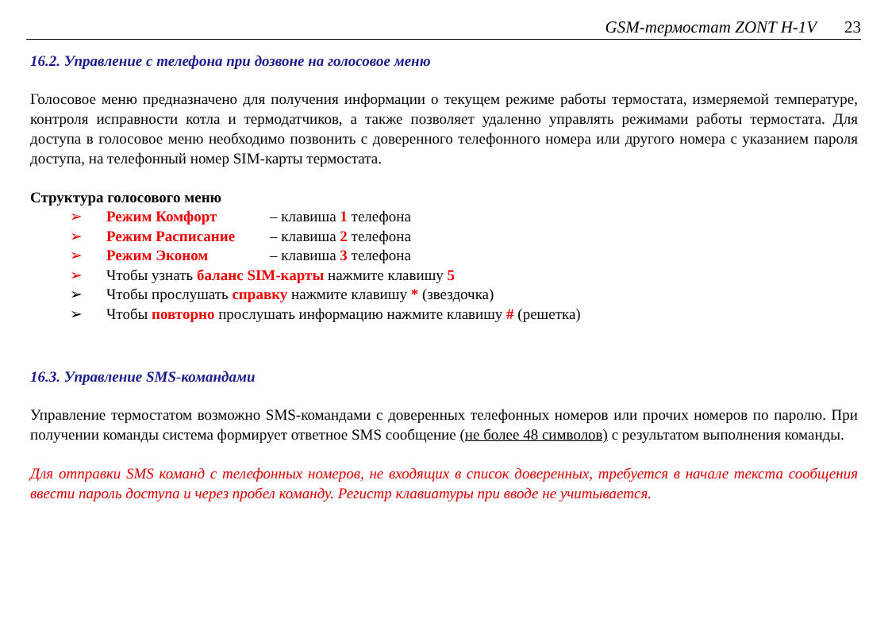GSM-термостат ZONT H-1V 23
16.2. Управление с телефона при дозвоне на голосовое меню
Голосовое меню предназначено для получения информации о текущем режиме работы термостата, измеряемой температуре, контроля исправности котла и термодатчиков, а также позволяет удаленно управлять режимами работы термостата. Для доступа в голосовое меню необходимо позвонить с доверенного телефонного номера или другого номера с указанием пароля доступа, на телефонный номер SIM-карты термостата.
Структура голосового меню
➢ Режим Комфорт – клавиша 1 телефона
➢ Режим Расписание – клавиша 2 телефона
➢ Режим Эконом – клавиша 3 телефона
➢ Чтобы узнать баланс SIM-карты нажмите клавишу 5
➢ Чтобы прослушать справку нажмите клавишу * (звездочка)
➢ Чтобы повторно прослушать информацию нажмите клавишу # (решетка)
16.3. Управление SMS-командами
Управление термостатом возможно SMS-командами с доверенных телефонных номеров или прочих номеров по паролю. При получении команды система формирует ответное SMS сообщение (не более 48 символов) с результатом выполнения команды.
Для отправки SMS команд с телефонных номеров, не входящих в список доверенных, требуется в начале текста сообщения ввести пароль доступа и через пробел команду. Регистр клавиатуры при вводе не учитывается.